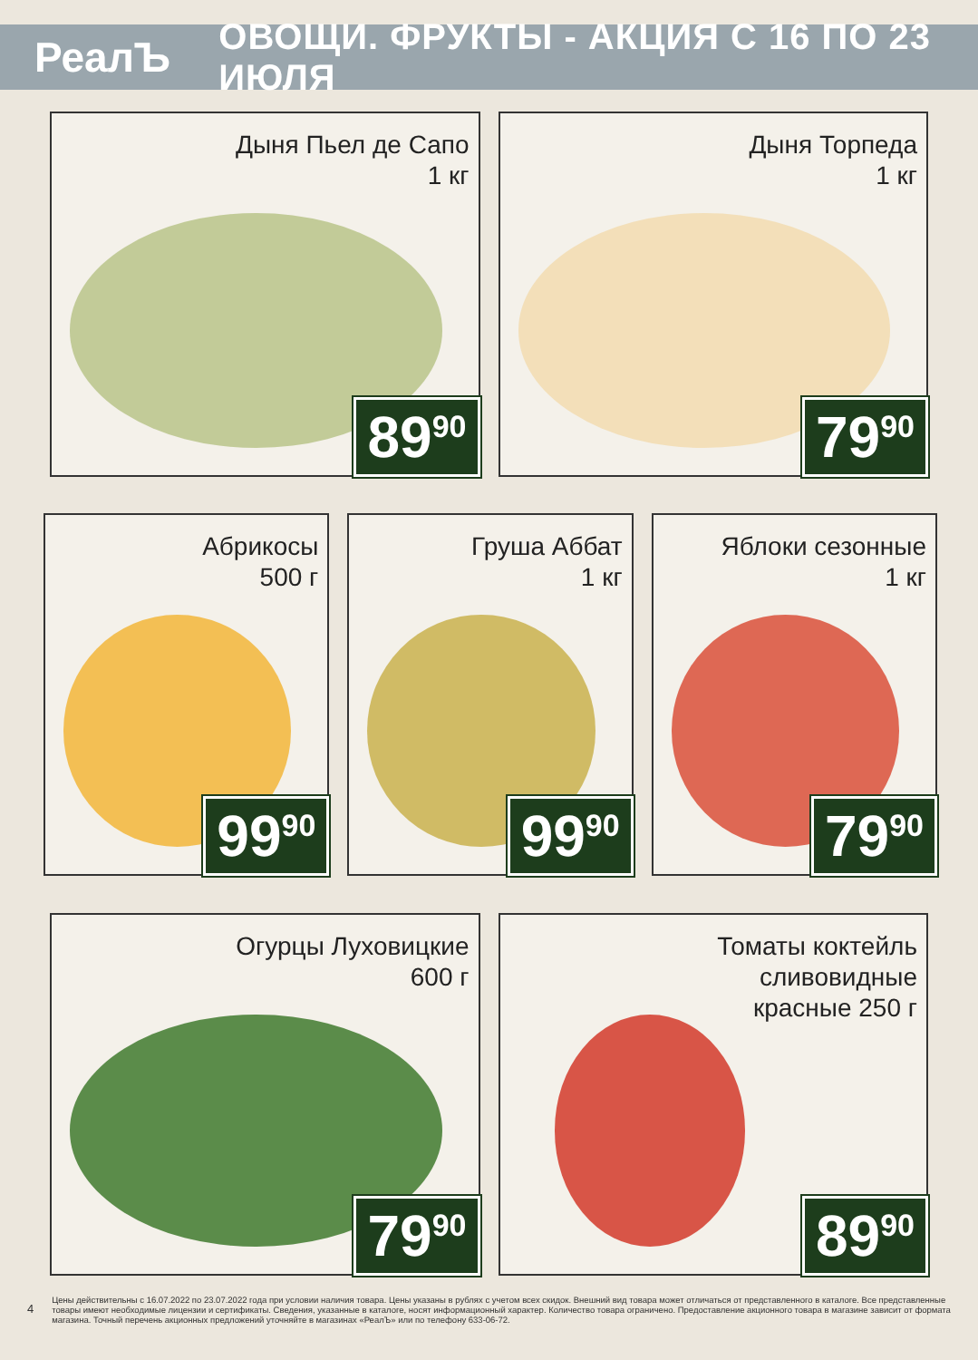РеалЪ
ОВОЩИ. ФРУКТЫ - АКЦИЯ С 16 ПО 23 ИЮЛЯ
Дыня Пьел де Сапо
1 кг
89<sup>90</sup>
Дыня Торпеда
1 кг
79<sup>90</sup>
Абрикосы
500 г
99<sup>90</sup>
Груша Аббат
1 кг
99<sup>90</sup>
Яблоки сезонные
1 кг
79<sup>90</sup>
Огурцы Луховицкие
600 г
79<sup>90</sup>
Томаты коктейль
сливовидные
красные 250 г
89<sup>90</sup>
4
Цены действительны с 16.07.2022 по 23.07.2022 года при условии наличия товара. Цены указаны в рублях с учетом всех скидок. Внешний вид товара может отличаться от представленного в каталоге. Все представленные товары имеют необходимые лицензии и сертификаты. Сведения, указанные в каталоге, носят информационный характер. Количество товара ограничено. Предоставление акционного товара в магазине зависит от формата магазина. Точный перечень акционных предложений уточняйте в магазинах «РеалЪ» или по телефону 633-06-72.